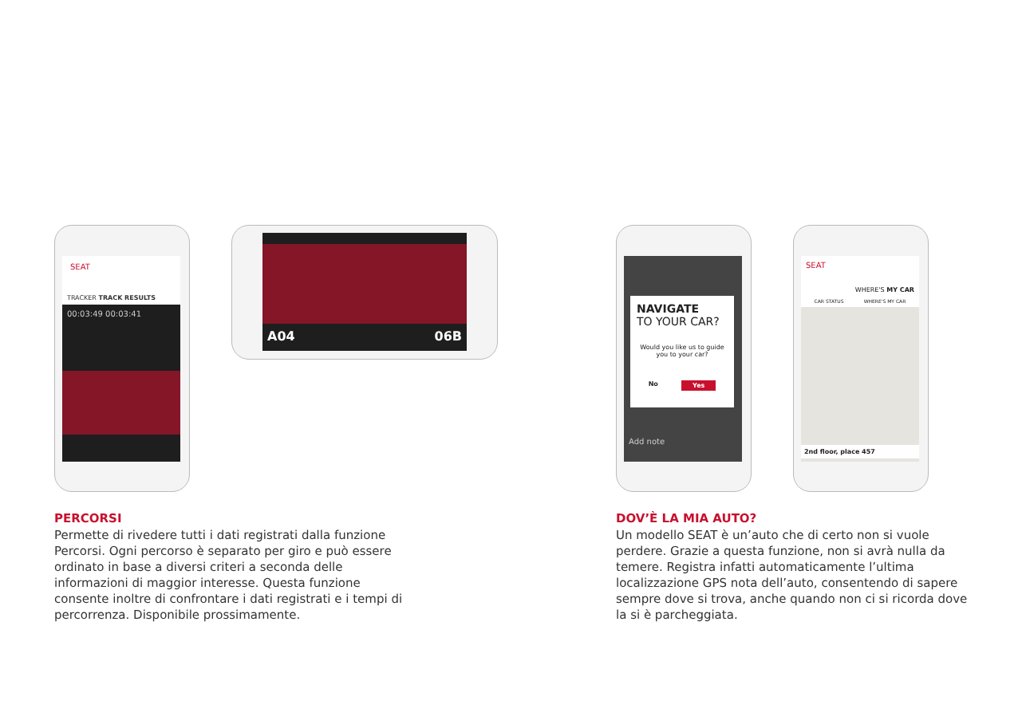SEAT
TRACKER TRACK RESULTS
00:03:49 00:03:41
A04 06B
PERCORSI
Permette di rivedere tutti i dati registrati dalla funzione Percorsi. Ogni percorso è separato per giro e può essere ordinato in base a diversi criteri a seconda delle informazioni di maggior interesse. Questa funzione consente inoltre di confrontare i dati registrati e i tempi di percorrenza. Disponibile prossimamente.
NAVIGATE
TO YOUR CAR?
Would you like us to guide you to your car?
No Yes
Add note
SEAT
WHERE'S MY CAR
CAR STATUS WHERE'S MY CAR
2nd floor, place 457
DOV’È LA MIA AUTO?
Un modello SEAT è un’auto che di certo non si vuole perdere. Grazie a questa funzione, non si avrà nulla da temere. Registra infatti automaticamente l’ultima localizzazione GPS nota dell’auto, consentendo di sapere sempre dove si trova, anche quando non ci si ricorda dove la si è parcheggiata.